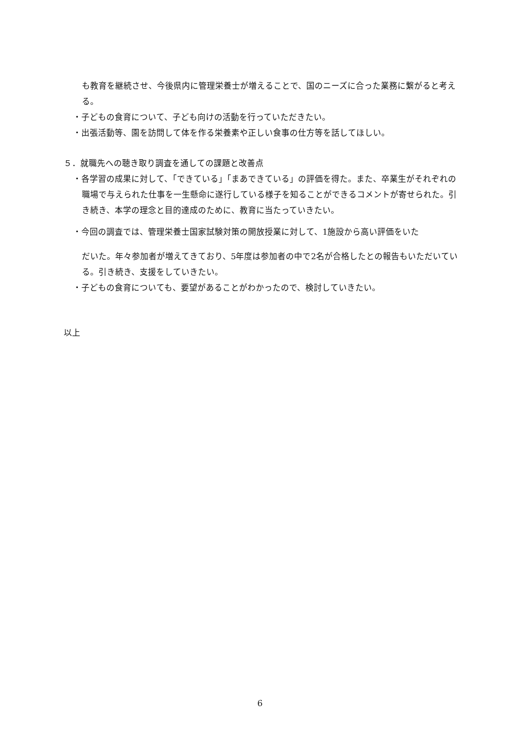も教育を継続させ、今後県内に管理栄養士が増えることで、国のニーズに合った業務に繋がると考える。
・子どもの食育について、子ども向けの活動を行っていただきたい。
・出張活動等、園を訪問して体を作る栄養素や正しい食事の仕方等を話してほしい。
５．就職先への聴き取り調査を通しての課題と改善点
・各学習の成果に対して、「できている」「まあできている」の評価を得た。また、卒業生がそれぞれの職場で与えられた仕事を一生懸命に遂行している様子を知ることができるコメントが寄せられた。引き続き、本学の理念と目的達成のために、教育に当たっていきたい。
・今回の調査では、管理栄養士国家試験対策の開放授業に対して、1施設から高い評価をいた
だいた。年々参加者が増えてきており、5年度は参加者の中で2名が合格したとの報告もいただいている。引き続き、支援をしていきたい。
・子どもの食育についても、要望があることがわかったので、検討していきたい。
以上
6